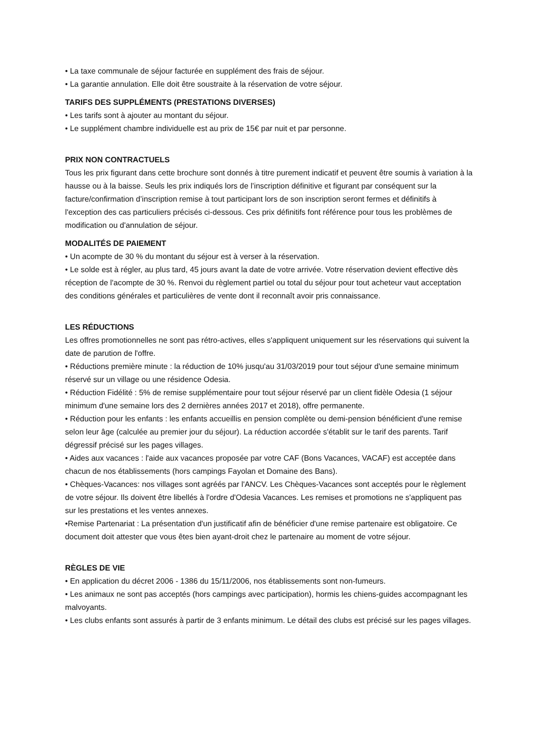• La taxe communale de séjour facturée en supplément des frais de séjour.
• La garantie annulation. Elle doit être soustraite à la réservation de votre séjour.
TARIFS DES SUPPLÉMENTS (PRESTATIONS DIVERSES)
• Les tarifs sont à ajouter au montant du séjour.
• Le supplément chambre individuelle est au prix de 15€ par nuit et par personne.
PRIX NON CONTRACTUELS
Tous les prix figurant dans cette brochure sont donnés à titre purement indicatif et peuvent être soumis à variation à la hausse ou à la baisse. Seuls les prix indiqués lors de l’inscription définitive et figurant par conséquent sur la facture/confirmation d’inscription remise à tout participant lors de son inscription seront fermes et définitifs à l'exception des cas particuliers précisés ci-dessous. Ces prix définitifs font référence pour tous les problèmes de modification ou d'annulation de séjour.
MODALITÉS DE PAIEMENT
• Un acompte de 30 % du montant du séjour est à verser à la réservation.
• Le solde est à régler, au plus tard, 45 jours avant la date de votre arrivée. Votre réservation devient effective dès réception de l'acompte de 30 %. Renvoi du règlement partiel ou total du séjour pour tout acheteur vaut acceptation des conditions générales et particulières de vente dont il reconnaît avoir pris connaissance.
LES RÉDUCTIONS
Les offres promotionnelles ne sont pas rétro-actives, elles s'appliquent uniquement sur les réservations qui suivent la date de parution de l'offre.
• Réductions première minute : la réduction de 10% jusqu'au 31/03/2019 pour tout séjour d'une semaine minimum réservé sur un village ou une résidence Odesia.
• Réduction Fidélité : 5% de remise supplémentaire pour tout séjour réservé par un client fidèle Odesia (1 séjour minimum d'une semaine lors des 2 dernières années 2017 et 2018), offre permanente.
• Réduction pour les enfants : les enfants accueillis en pension complète ou demi-pension bénéficient d'une remise selon leur âge (calculée au premier jour du séjour). La réduction accordée s'établit sur le tarif des parents. Tarif dégressif précisé sur les pages villages.
• Aides aux vacances : l'aide aux vacances proposée par votre CAF (Bons Vacances, VACAF) est acceptée dans chacun de nos établissements (hors campings Fayolan et Domaine des Bans).
• Chèques-Vacances: nos villages sont agréés par l'ANCV. Les Chèques-Vacances sont acceptés pour le règlement de votre séjour. Ils doivent être libellés à l'ordre d'Odesia Vacances. Les remises et promotions ne s'appliquent pas sur les prestations et les ventes annexes.
•Remise Partenariat : La présentation d'un justificatif afin de bénéficier d'une remise partenaire est obligatoire. Ce document doit attester que vous êtes bien ayant-droit chez le partenaire au moment de votre séjour.
RÈGLES DE VIE
• En application du décret 2006 - 1386 du 15/11/2006, nos établissements sont non-fumeurs.
• Les animaux ne sont pas acceptés (hors campings avec participation), hormis les chiens-guides accompagnant les malvoyants.
• Les clubs enfants sont assurés à partir de 3 enfants minimum. Le détail des clubs est précisé sur les pages villages.